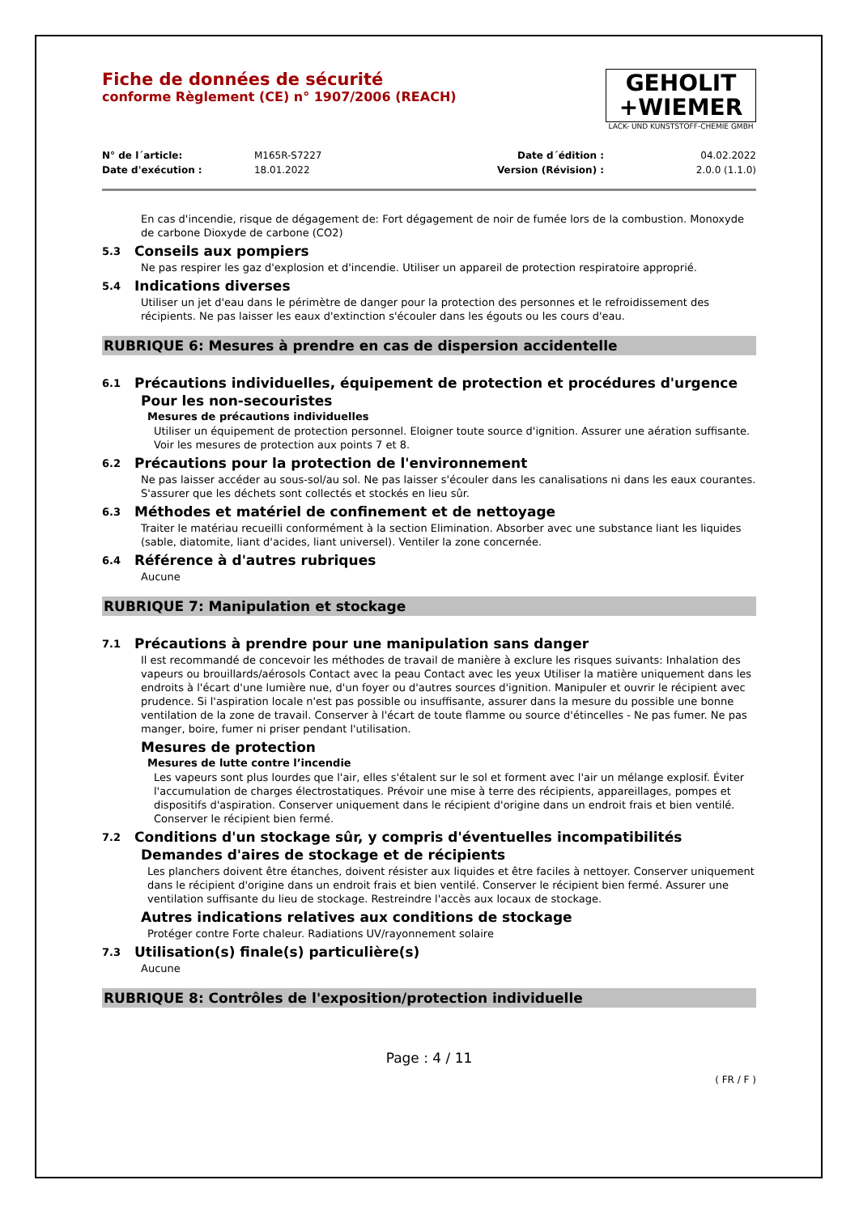GEHOLIT
+WIEMER
LACK- UND KUNSTSTOFF-CHEMIE GMBH
Fiche de données de sécurité
conforme Règlement (CE) n° 1907/2006 (REACH)
N° de l´article:
Date d'exécution :
M165R-S7227
18.01.2022
Date d´édition :
Version (Révision) :
04.02.2022
2.0.0 (1.1.0)
En cas d'incendie, risque de dégagement de: Fort dégagement de noir de fumée lors de la combustion. Monoxyde de carbone Dioxyde de carbone (CO2)
5.3 Conseils aux pompiers
Ne pas respirer les gaz d'explosion et d'incendie. Utiliser un appareil de protection respiratoire approprié.
5.4 Indications diverses
Utiliser un jet d'eau dans le périmètre de danger pour la protection des personnes et le refroidissement des récipients. Ne pas laisser les eaux d'extinction s'écouler dans les égouts ou les cours d'eau.
RUBRIQUE 6: Mesures à prendre en cas de dispersion accidentelle
6.1 Précautions individuelles, équipement de protection et procédures d'urgence
Pour les non-secouristes
Mesures de précautions individuelles
Utiliser un équipement de protection personnel. Eloigner toute source d'ignition. Assurer une aération suffisante. Voir les mesures de protection aux points 7 et 8.
6.2 Précautions pour la protection de l'environnement
Ne pas laisser accéder au sous-sol/au sol. Ne pas laisser s'écouler dans les canalisations ni dans les eaux courantes. S'assurer que les déchets sont collectés et stockés en lieu sûr.
6.3 Méthodes et matériel de confinement et de nettoyage
Traiter le matériau recueilli conformément à la section Elimination. Absorber avec une substance liant les liquides (sable, diatomite, liant d'acides, liant universel). Ventiler la zone concernée.
6.4 Référence à d'autres rubriques
Aucune
RUBRIQUE 7: Manipulation et stockage
7.1 Précautions à prendre pour une manipulation sans danger
Il est recommandé de concevoir les méthodes de travail de manière à exclure les risques suivants: Inhalation des vapeurs ou brouillards/aérosols Contact avec la peau Contact avec les yeux Utiliser la matière uniquement dans les endroits à l'écart d'une lumière nue, d'un foyer ou d'autres sources d'ignition. Manipuler et ouvrir le récipient avec prudence. Si l'aspiration locale n'est pas possible ou insuffisante, assurer dans la mesure du possible une bonne ventilation de la zone de travail. Conserver à l'écart de toute flamme ou source d'étincelles - Ne pas fumer. Ne pas manger, boire, fumer ni priser pendant l'utilisation.
Mesures de protection
Mesures de lutte contre l’incendie
Les vapeurs sont plus lourdes que l'air, elles s'étalent sur le sol et forment avec l'air un mélange explosif. Éviter l'accumulation de charges électrostatiques. Prévoir une mise à terre des récipients, appareillages, pompes et dispositifs d'aspiration. Conserver uniquement dans le récipient d'origine dans un endroit frais et bien ventilé. Conserver le récipient bien fermé.
7.2 Conditions d'un stockage sûr, y compris d'éventuelles incompatibilités
Demandes d'aires de stockage et de récipients
Les planchers doivent être étanches, doivent résister aux liquides et être faciles à nettoyer. Conserver uniquement dans le récipient d'origine dans un endroit frais et bien ventilé. Conserver le récipient bien fermé. Assurer une ventilation suffisante du lieu de stockage. Restreindre l'accès aux locaux de stockage.
Autres indications relatives aux conditions de stockage
Protéger contre Forte chaleur. Radiations UV/rayonnement solaire
7.3 Utilisation(s) finale(s) particulière(s)
Aucune
RUBRIQUE 8: Contrôles de l'exposition/protection individuelle
Page : 4 / 11
( FR / F )